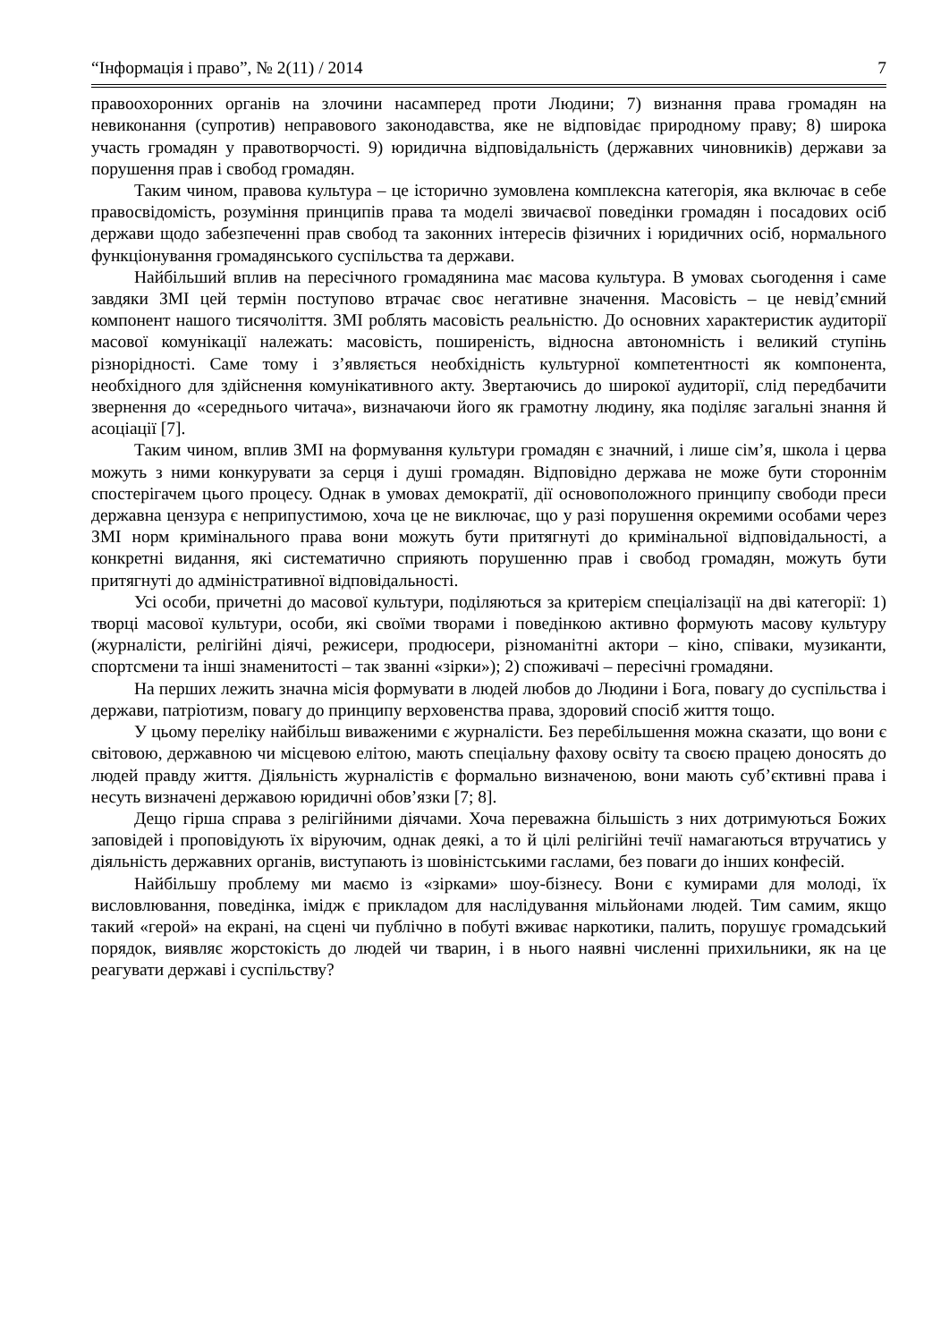“Інформація і право”, № 2(11) / 2014 7
правоохоронних органів на злочини насамперед проти Людини; 7) визнання права громадян на невиконання (супротив) неправового законодавства, яке не відповідає природному праву; 8) широка участь громадян у правотворчості. 9) юридична відповідальність (державних чиновників) держави за порушення прав і свобод громадян.
Таким чином, правова культура – це історично зумовлена комплексна категорія, яка включає в себе правосвідомість, розуміння принципів права та моделі звичаєвої поведінки громадян і посадових осіб держави щодо забезпеченні прав свобод та законних інтересів фізичних і юридичних осіб, нормального функціонування громадянського суспільства та держави.
Найбільший вплив на пересічного громадянина має масова культура. В умовах сьогодення і саме завдяки ЗМІ цей термін поступово втрачає своє негативне значення. Масовість – це невід’ємний компонент нашого тисячоліття. ЗМІ роблять масовість реальністю. До основних характеристик аудиторії масової комунікації належать: масовість, поширеність, відносна автономність і великий ступінь різнорідності. Саме тому і з’являється необхідність культурної компетентності як компонента, необхідного для здійснення комунікативного акту. Звертаючись до широкої аудиторії, слід передбачити звернення до «середнього читача», визначаючи його як грамотну людину, яка поділяє загальні знання й асоціації [7].
Таким чином, вплив ЗМІ на формування культури громадян є значний, і лише сім’я, школа і церва можуть з ними конкурувати за серця і душі громадян. Відповідно держава не може бути стороннім спостерігачем цього процесу. Однак в умовах демократії, дії основоположного принципу свободи преси державна цензура є неприпустимою, хоча це не виключає, що у разі порушення окремими особами через ЗМІ норм кримінального права вони можуть бути притягнуті до кримінальної відповідальності, а конкретні видання, які систематично сприяють порушенню прав і свобод громадян, можуть бути притягнуті до адміністративної відповідальності.
Усі особи, причетні до масової культури, поділяються за критерієм спеціалізації на дві категорії: 1) творці масової культури, особи, які своїми творами і поведінкою активно формують масову культуру (журналісти, релігійні діячі, режисери, продюсери, різноманітні актори – кіно, співаки, музиканти, спортсмени та інші знаменитості – так званні «зірки»); 2) споживачі – пересічні громадяни.
На перших лежить значна місія формувати в людей любов до Людини і Бога, повагу до суспільства і держави, патріотизм, повагу до принципу верховенства права, здоровий спосіб життя тощо.
У цьому переліку найбільш виваженими є журналісти. Без перебільшення можна сказати, що вони є світовою, державною чи місцевою елітою, мають спеціальну фахову освіту та своєю працею доносять до людей правду життя. Діяльність журналістів є формально визначеною, вони мають суб’єктивні права і несуть визначені державою юридичні обов’язки [7; 8].
Дещо гірша справа з релігійними діячами. Хоча переважна більшість з них дотримуються Божих заповідей і проповідують їх віруючим, однак деякі, а то й цілі релігійні течії намагаються втручатись у діяльність державних органів, виступають із шовіністськими гаслами, без поваги до інших конфесій.
Найбільшу проблему ми маємо із «зірками» шоу-бізнесу. Вони є кумирами для молоді, їх висловлювання, поведінка, імідж є прикладом для наслідування мільйонами людей. Тим самим, якщо такий «герой» на екрані, на сцені чи публічно в побуті вживає наркотики, палить, порушує громадський порядок, виявляє жорстокість до людей чи тварин, і в нього наявні численні прихильники, як на це реагувати державі і суспільству?